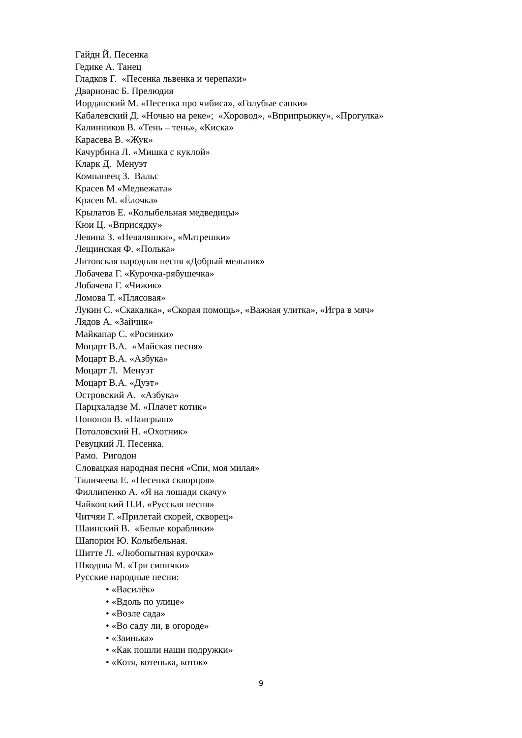Гайдн Й. Песенка
Гедике А. Танец
Гладков Г. «Песенка львенка и черепахи»
Дварионас Б. Прелюдия
Иорданский М. «Песенка про чибиса», «Голубые санки»
Кабалевский Д. «Ночью на реке»; «Хоровод», «Вприпрыжку», «Прогулка»
Калинников В. «Тень – тень», «Киска»
Карасева В. «Жук»
Качурбина Л. «Мишка с куклой»
Кларк Д. Менуэт
Компанеец З. Вальс
Красев М «Медвежата»
Красев М. «Ёлочка»
Крылатов Е. «Колыбельная медведицы»
Кюи Ц. «Вприсядку»
Левина З. «Неваляшки», «Матрешки»
Лещинская Ф. «Полька»
Литовская народная песня «Добрый мельник»
Лобачева Г. «Курочка-рябушечка»
Лобачева Г. «Чижик»
Ломова Т. «Плясовая»
Лукин С. «Скакалка», «Скорая помощь», «Важная улитка», «Игра в мяч»
Лядов А. «Зайчик»
Майкапар С. «Росинки»
Моцарт В.А. «Майская песня»
Моцарт В.А. «Азбука»
Моцарт Л. Менуэт
Моцарт В.А. «Дуэт»
Островский А. «Азбука»
Парцхаладзе М. «Плачет котик»
Попонов В. «Наигрыш»
Потоловский Н. «Охотник»
Ревуцкий Л. Песенка.
Рамо. Ригодон
Словацкая народная песня «Спи, моя милая»
Тиличеева Е. «Песенка скворцов»
Филлипенко А. «Я на лошади скачу»
Чайковский П.И. «Русская песня»
Читчян Г. «Прилетай скорей, скворец»
Шаинский В. «Белые кораблики»
Шапорин Ю. Колыбельная.
Шитте Л. «Любопытная курочка»
Шкодова М. «Три синички»
Русские народные песни:
• «Василёк»
• «Вдоль по улице»
• «Возле сада»
• «Во саду ли, в огороде»
• «Заинька»
• «Как пошли наши подружки»
• «Котя, котенька, коток»
9